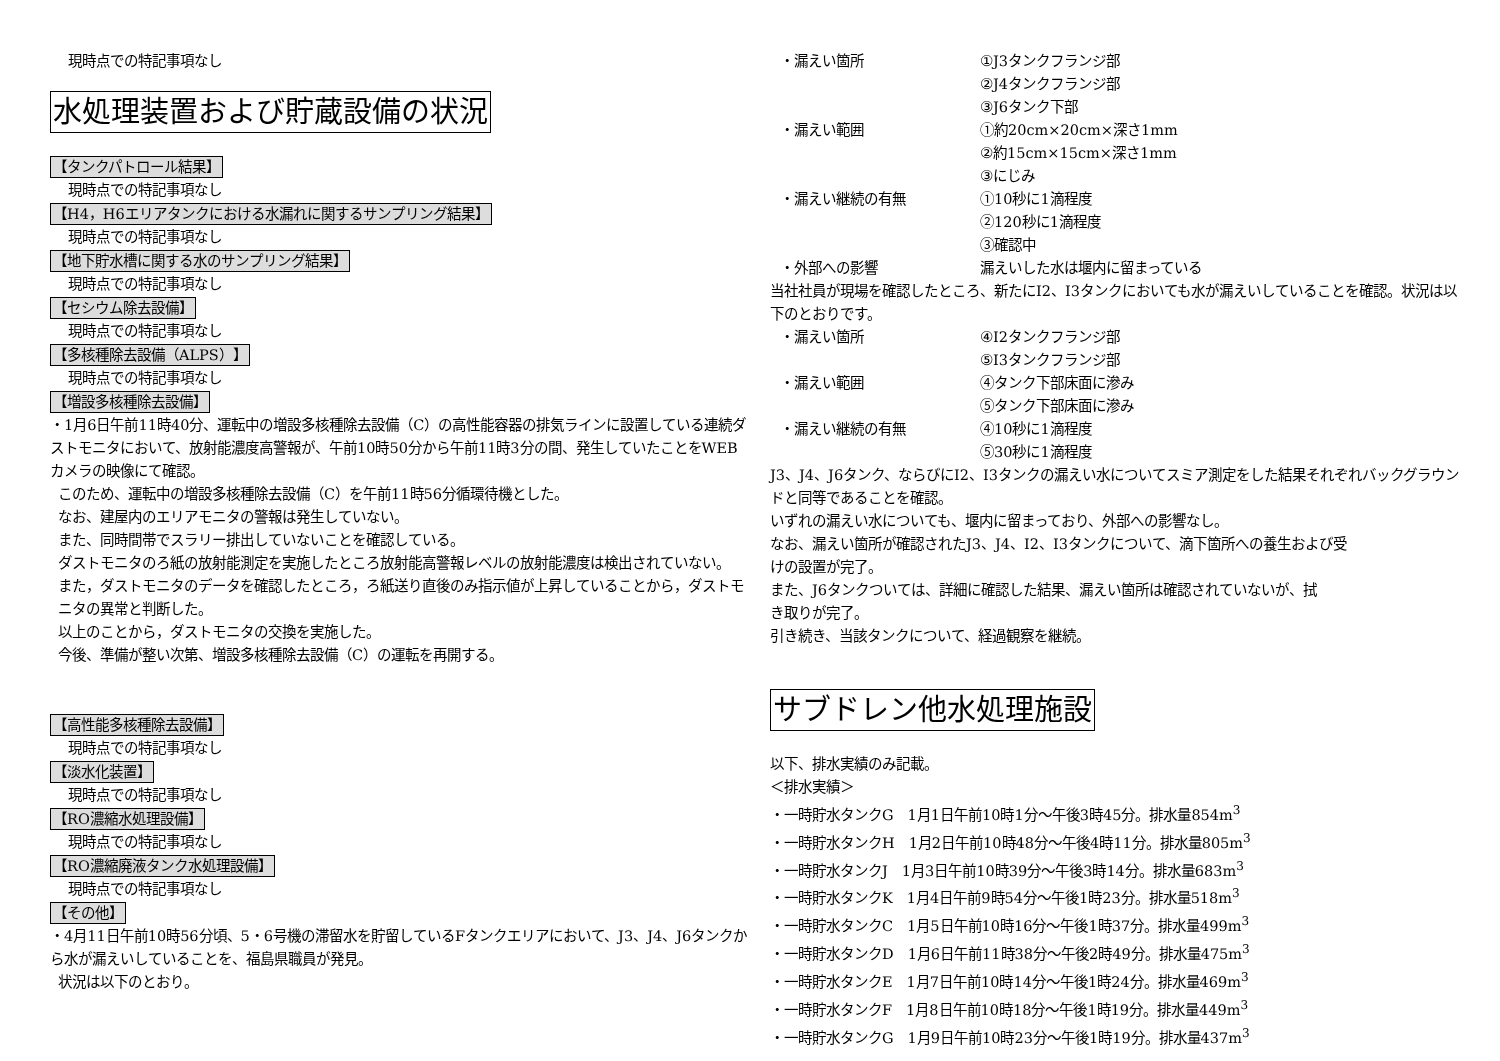現時点での特記事項なし
水処理装置および貯蔵設備の状況
【タンクパトロール結果】
現時点での特記事項なし
【H4，H6エリアタンクにおける水漏れに関するサンプリング結果】
現時点での特記事項なし
【地下貯水槽に関する水のサンプリング結果】
現時点での特記事項なし
【セシウム除去設備】
現時点での特記事項なし
【多核種除去設備（ALPS）】
現時点での特記事項なし
【増設多核種除去設備】
・1月6日午前11時40分、運転中の増設多核種除去設備（C）の高性能容器の排気ラインに設置している連続ダストモニタにおいて、放射能濃度高警報が、午前10時50分から午前11時3分の間、発生していたことをWEBカメラの映像にて確認。
このため、運転中の増設多核種除去設備（C）を午前11時56分循環待機とした。
なお、建屋内のエリアモニタの警報は発生していない。
また、同時間帯でスラリー排出していないことを確認している。
ダストモニタのろ紙の放射能測定を実施したところ放射能高警報レベルの放射能濃度は検出されていない。
また，ダストモニタのデータを確認したところ，ろ紙送り直後のみ指示値が上昇していることから，ダストモニタの異常と判断した。
以上のことから，ダストモニタの交換を実施した。
今後、準備が整い次第、増設多核種除去設備（C）の運転を再開する。
【高性能多核種除去設備】
現時点での特記事項なし
【淡水化装置】
現時点での特記事項なし
【RO濃縮水処理設備】
現時点での特記事項なし
【RO濃縮廃液タンク水処理設備】
現時点での特記事項なし
【その他】
・4月11日午前10時56分頃、5・6号機の滞留水を貯留しているFタンクエリアにおいて、J3、J4、J6タンクから水が漏えいしていることを、福島県職員が発見。
状況は以下のとおり。
・漏えい箇所 ①J3タンクフランジ部
②J4タンクフランジ部
③J6タンク下部
・漏えい範囲 ①約20cm×20cm×深さ1mm
②約15cm×15cm×深さ1mm
③にじみ
・漏えい継続の有無 ①10秒に1滴程度
②120秒に1滴程度
③確認中
・外部への影響 漏えいした水は堰内に留まっている
当社社員が現場を確認したところ、新たにI2、I3タンクにおいても水が漏えいしていることを確認。状況は以下のとおりです。
・漏えい箇所 ④I2タンクフランジ部
⑤I3タンクフランジ部
・漏えい範囲 ④タンク下部床面に滲み
⑤タンク下部床面に滲み
・漏えい継続の有無 ④10秒に1滴程度
⑤30秒に1滴程度
J3、J4、J6タンク、ならびにI2、I3タンクの漏えい水についてスミア測定をした結果それぞれバックグラウンドと同等であることを確認。
いずれの漏えい水についても、堰内に留まっており、外部への影響なし。
なお、漏えい箇所が確認されたJ3、J4、I2、I3タンクについて、滴下箇所への養生および受
けの設置が完了。
また、J6タンクついては、詳細に確認した結果、漏えい箇所は確認されていないが、拭
き取りが完了。
引き続き、当該タンクについて、経過観察を継続。
サブドレン他水処理施設
以下、排水実績のみ記載。
＜排水実績＞
・一時貯水タンクG　1月1日午前10時1分～午後3時45分。排水量854m<sup>3</sup>
・一時貯水タンクH　1月2日午前10時48分～午後4時11分。排水量805m<sup>3</sup>
・一時貯水タンクJ　1月3日午前10時39分～午後3時14分。排水量683m<sup>3</sup>
・一時貯水タンクK　1月4日午前9時54分～午後1時23分。排水量518m<sup>3</sup>
・一時貯水タンクC　1月5日午前10時16分～午後1時37分。排水量499m<sup>3</sup>
・一時貯水タンクD　1月6日午前11時38分～午後2時49分。排水量475m<sup>3</sup>
・一時貯水タンクE　1月7日午前10時14分～午後1時24分。排水量469m<sup>3</sup>
・一時貯水タンクF　1月8日午前10時18分～午後1時19分。排水量449m<sup>3</sup>
・一時貯水タンクG　1月9日午前10時23分～午後1時19分。排水量437m<sup>3</sup>